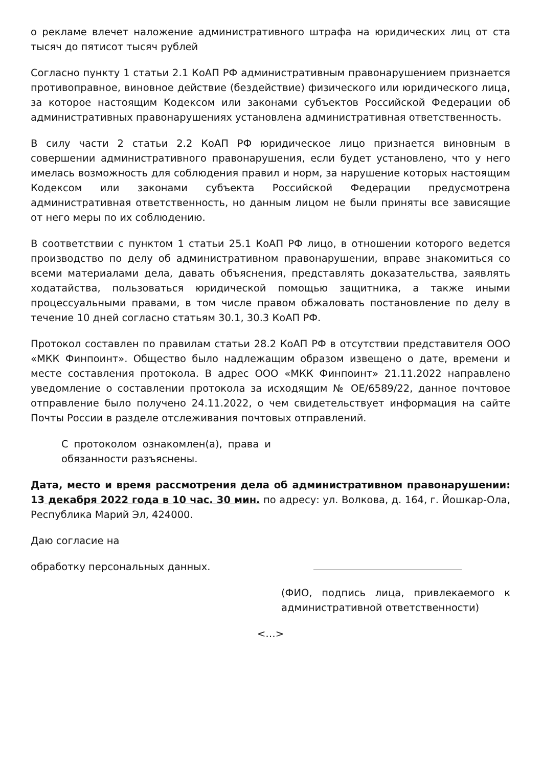о рекламе влечет наложение административного штрафа на юридических лиц от ста тысяч до пятисот тысяч рублей
Согласно пункту 1 статьи 2.1 КоАП РФ административным правонарушением признается противоправное, виновное действие (бездействие) физического или юридического лица, за которое настоящим Кодексом или законами субъектов Российской Федерации об административных правонарушениях установлена административная ответственность.
В силу части 2 статьи 2.2 КоАП РФ юридическое лицо признается виновным в совершении административного правонарушения, если будет установлено, что у него имелась возможность для соблюдения правил и норм, за нарушение которых настоящим Кодексом или законами субъекта Российской Федерации предусмотрена административная ответственность, но данным лицом не были приняты все зависящие от него меры по их соблюдению.
В соответствии с пунктом 1 статьи 25.1 КоАП РФ лицо, в отношении которого ведется производство по делу об административном правонарушении, вправе знакомиться со всеми материалами дела, давать объяснения, представлять доказательства, заявлять ходатайства, пользоваться юридической помощью защитника, а также иными процессуальными правами, в том числе правом обжаловать постановление по делу в течение 10 дней согласно статьям 30.1, 30.3 КоАП РФ.
Протокол составлен по правилам статьи 28.2 КоАП РФ в отсутствии представителя ООО «МКК Финпоинт». Общество было надлежащим образом извещено о дате, времени и месте составления протокола. В адрес ООО «МКК Финпоинт» 21.11.2022 направлено уведомление о составлении протокола за исходящим № ОЕ/6589/22, данное почтовое отправление было получено 24.11.2022, о чем свидетельствует информация на сайте Почты России в разделе отслеживания почтовых отправлений.
С протоколом ознакомлен(а), права и обязанности разъяснены.
Дата, место и время рассмотрения дела об административном правонарушении: 13 декабря 2022 года в 10 час. 30 мин. по адресу: ул. Волкова, д. 164, г. Йошкар-Ола, Республика Марий Эл, 424000.
Даю согласие на
обработку персональных данных.
(ФИО, подпись лица, привлекаемого к административной ответственности)
<…>